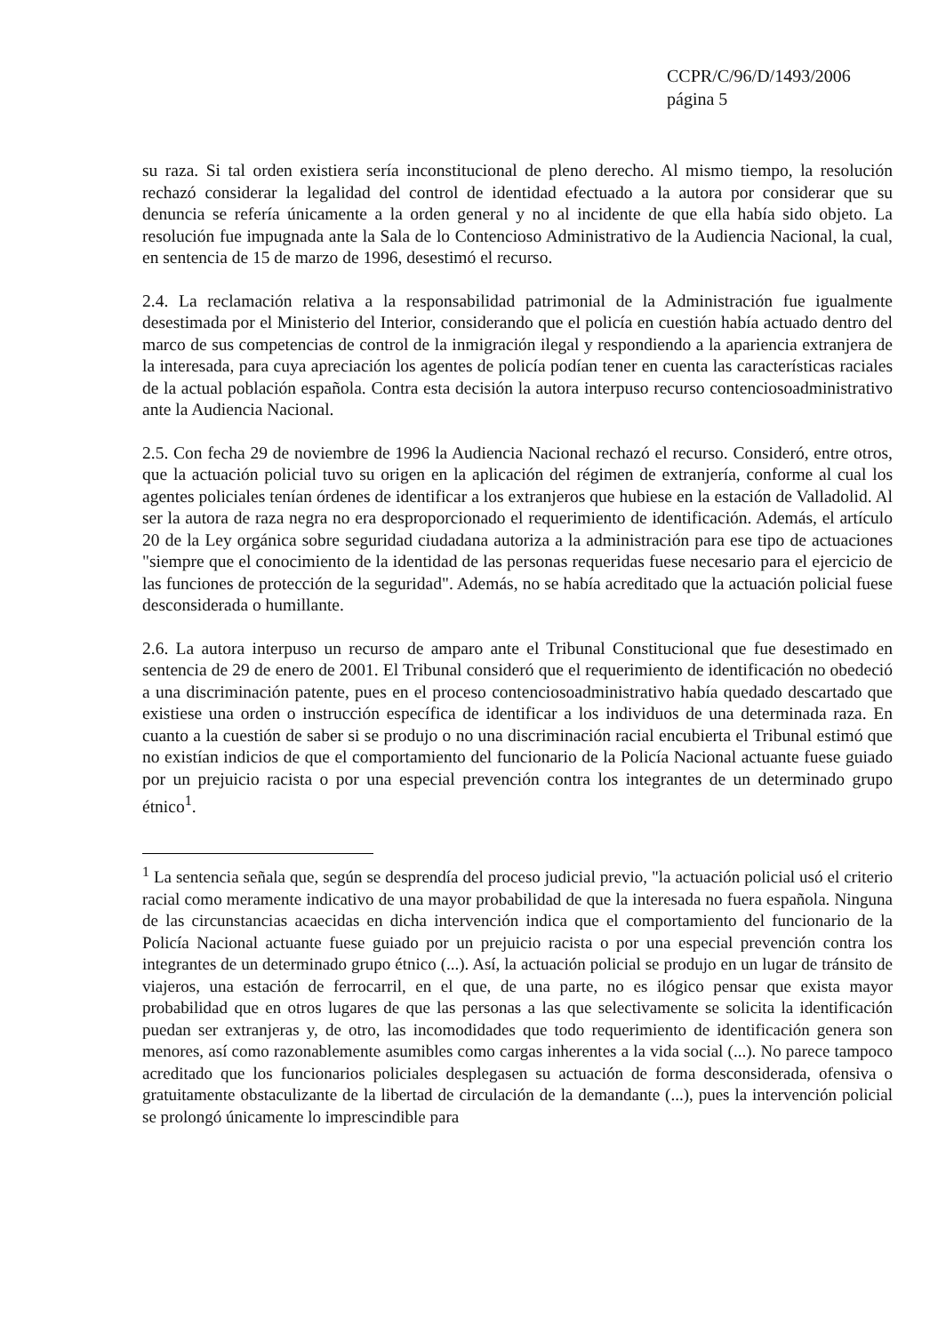CCPR/C/96/D/1493/2006
página 5
su raza. Si tal orden existiera sería inconstitucional de pleno derecho. Al mismo tiempo, la resolución rechazó considerar la legalidad del control de identidad efectuado a la autora por considerar que su denuncia se refería únicamente a la orden general y no al incidente de que ella había sido objeto. La resolución fue impugnada ante la Sala de lo Contencioso Administrativo de la Audiencia Nacional, la cual, en sentencia de 15 de marzo de 1996, desestimó el recurso.
2.4. La reclamación relativa a la responsabilidad patrimonial de la Administración fue igualmente desestimada por el Ministerio del Interior, considerando que el policía en cuestión había actuado dentro del marco de sus competencias de control de la inmigración ilegal y respondiendo a la apariencia extranjera de la interesada, para cuya apreciación los agentes de policía podían tener en cuenta las características raciales de la actual población española. Contra esta decisión la autora interpuso recurso contenciosoadministrativo ante la Audiencia Nacional.
2.5. Con fecha 29 de noviembre de 1996 la Audiencia Nacional rechazó el recurso. Consideró, entre otros, que la actuación policial tuvo su origen en la aplicación del régimen de extranjería, conforme al cual los agentes policiales tenían órdenes de identificar a los extranjeros que hubiese en la estación de Valladolid. Al ser la autora de raza negra no era desproporcionado el requerimiento de identificación. Además, el artículo 20 de la Ley orgánica sobre seguridad ciudadana autoriza a la administración para ese tipo de actuaciones "siempre que el conocimiento de la identidad de las personas requeridas fuese necesario para el ejercicio de las funciones de protección de la seguridad". Además, no se había acreditado que la actuación policial fuese desconsiderada o humillante.
2.6. La autora interpuso un recurso de amparo ante el Tribunal Constitucional que fue desestimado en sentencia de 29 de enero de 2001. El Tribunal consideró que el requerimiento de identificación no obedeció a una discriminación patente, pues en el proceso contenciosoadministrativo había quedado descartado que existiese una orden o instrucción específica de identificar a los individuos de una determinada raza. En cuanto a la cuestión de saber si se produjo o no una discriminación racial encubierta el Tribunal estimó que no existían indicios de que el comportamiento del funcionario de la Policía Nacional actuante fuese guiado por un prejuicio racista o por una especial prevención contra los integrantes de un determinado grupo étnico<sup>1</sup>.
<sup>1</sup> La sentencia señala que, según se desprendía del proceso judicial previo, "la actuación policial usó el criterio racial como meramente indicativo de una mayor probabilidad de que la interesada no fuera española. Ninguna de las circunstancias acaecidas en dicha intervención indica que el comportamiento del funcionario de la Policía Nacional actuante fuese guiado por un prejuicio racista o por una especial prevención contra los integrantes de un determinado grupo étnico (...). Así, la actuación policial se produjo en un lugar de tránsito de viajeros, una estación de ferrocarril, en el que, de una parte, no es ilógico pensar que exista mayor probabilidad que en otros lugares de que las personas a las que selectivamente se solicita la identificación puedan ser extranjeras y, de otro, las incomodidades que todo requerimiento de identificación genera son menores, así como razonablemente asumibles como cargas inherentes a la vida social (...). No parece tampoco acreditado que los funcionarios policiales desplegasen su actuación de forma desconsiderada, ofensiva o gratuitamente obstaculizante de la libertad de circulación de la demandante (...), pues la intervención policial se prolongó únicamente lo imprescindible para